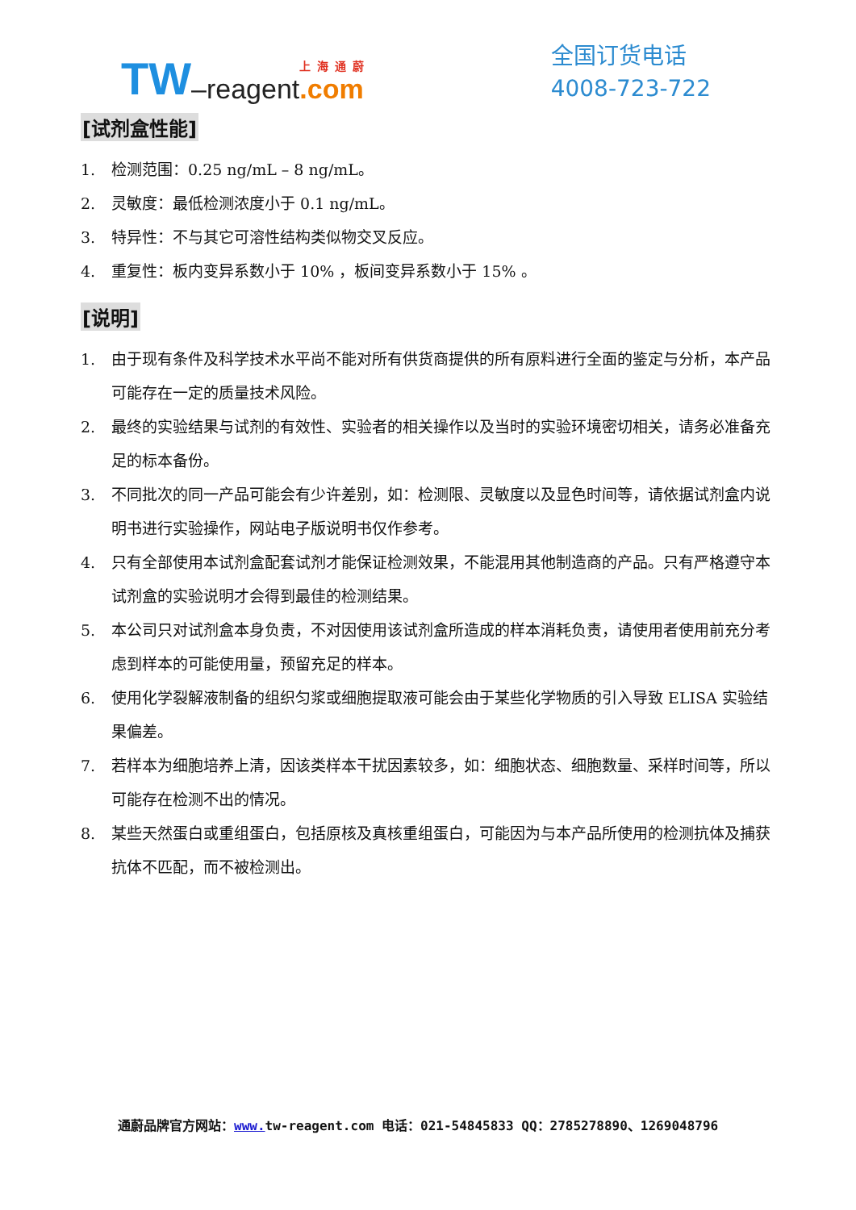TW –reagent 上海通蔚.com
全国订货电话
4008-723-722
[试剂盒性能]
1. 检测范围：0.25 ng/mL – 8 ng/mL。
2. 灵敏度：最低检测浓度小于 0.1 ng/mL。
3. 特异性：不与其它可溶性结构类似物交叉反应。
4. 重复性：板内变异系数小于 10% ，板间变异系数小于 15% 。
[说明]
1. 由于现有条件及科学技术水平尚不能对所有供货商提供的所有原料进行全面的鉴定与分析，本产品可能存在一定的质量技术风险。
2. 最终的实验结果与试剂的有效性、实验者的相关操作以及当时的实验环境密切相关，请务必准备充足的标本备份。
3. 不同批次的同一产品可能会有少许差别，如：检测限、灵敏度以及显色时间等，请依据试剂盒内说明书进行实验操作，网站电子版说明书仅作参考。
4. 只有全部使用本试剂盒配套试剂才能保证检测效果，不能混用其他制造商的产品。只有严格遵守本试剂盒的实验说明才会得到最佳的检测结果。
5. 本公司只对试剂盒本身负责，不对因使用该试剂盒所造成的样本消耗负责，请使用者使用前充分考虑到样本的可能使用量，预留充足的样本。
6. 使用化学裂解液制备的组织匀浆或细胞提取液可能会由于某些化学物质的引入导致 ELISA 实验结果偏差。
7. 若样本为细胞培养上清，因该类样本干扰因素较多，如：细胞状态、细胞数量、采样时间等，所以可能存在检测不出的情况。
8. 某些天然蛋白或重组蛋白，包括原核及真核重组蛋白，可能因为与本产品所使用的检测抗体及捕获抗体不匹配，而不被检测出。
通蔚品牌官方网站：www. tw-reagent.com 电话：021-54845833 QQ：2785278890、1269048796